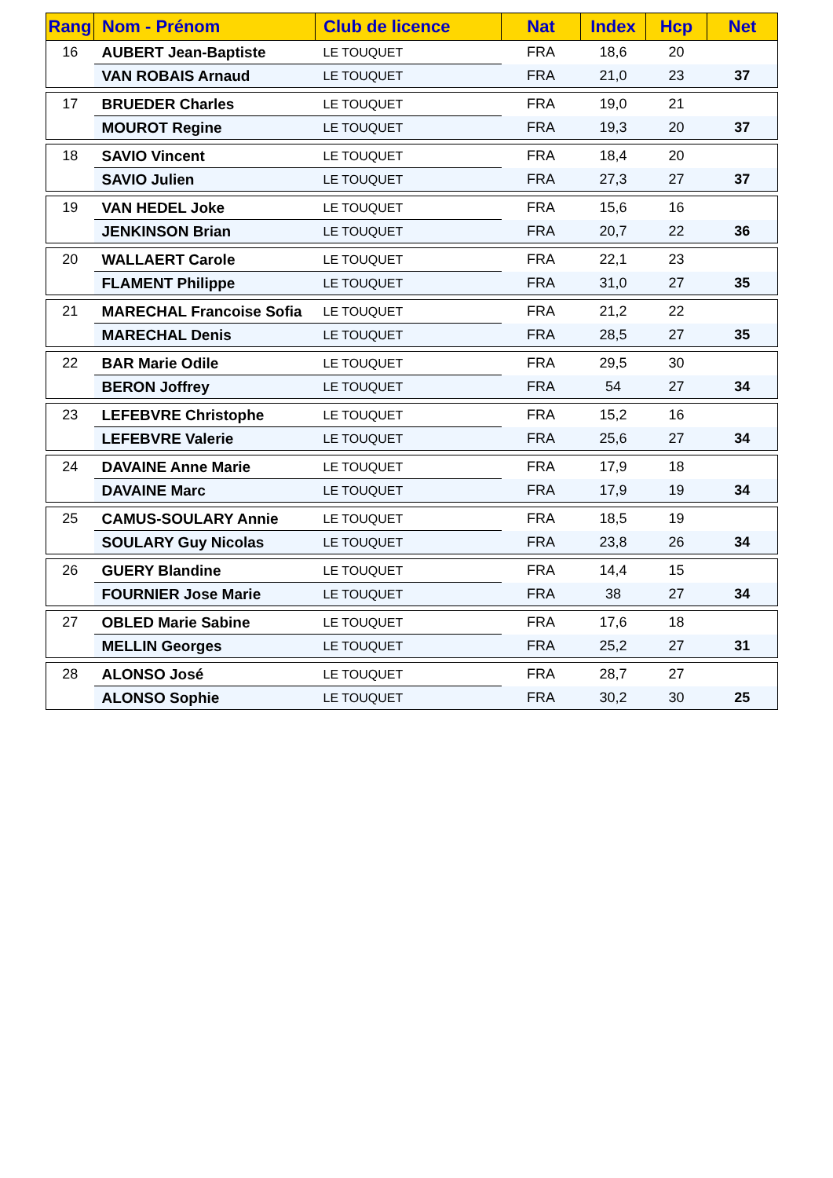| Rang | Nom - Prénom | Club de licence | Nat | Index | Hcp | Net |
| --- | --- | --- | --- | --- | --- | --- |
| 16 | AUBERT Jean-Baptiste | LE TOUQUET | FRA | 18,6 | 20 | |
| | VAN ROBAIS Arnaud | LE TOUQUET | FRA | 21,0 | 23 | 37 |
| 17 | BRUEDER Charles | LE TOUQUET | FRA | 19,0 | 21 | |
| | MOUROT Regine | LE TOUQUET | FRA | 19,3 | 20 | 37 |
| 18 | SAVIO Vincent | LE TOUQUET | FRA | 18,4 | 20 | |
| | SAVIO Julien | LE TOUQUET | FRA | 27,3 | 27 | 37 |
| 19 | VAN HEDEL Joke | LE TOUQUET | FRA | 15,6 | 16 | |
| | JENKINSON Brian | LE TOUQUET | FRA | 20,7 | 22 | 36 |
| 20 | WALLAERT Carole | LE TOUQUET | FRA | 22,1 | 23 | |
| | FLAMENT Philippe | LE TOUQUET | FRA | 31,0 | 27 | 35 |
| 21 | MARECHAL Francoise Sofia | LE TOUQUET | FRA | 21,2 | 22 | |
| | MARECHAL Denis | LE TOUQUET | FRA | 28,5 | 27 | 35 |
| 22 | BAR Marie Odile | LE TOUQUET | FRA | 29,5 | 30 | |
| | BERON Joffrey | LE TOUQUET | FRA | 54 | 27 | 34 |
| 23 | LEFEBVRE Christophe | LE TOUQUET | FRA | 15,2 | 16 | |
| | LEFEBVRE Valerie | LE TOUQUET | FRA | 25,6 | 27 | 34 |
| 24 | DAVAINE Anne Marie | LE TOUQUET | FRA | 17,9 | 18 | |
| | DAVAINE Marc | LE TOUQUET | FRA | 17,9 | 19 | 34 |
| 25 | CAMUS-SOULARY Annie | LE TOUQUET | FRA | 18,5 | 19 | |
| | SOULARY Guy Nicolas | LE TOUQUET | FRA | 23,8 | 26 | 34 |
| 26 | GUERY Blandine | LE TOUQUET | FRA | 14,4 | 15 | |
| | FOURNIER Jose Marie | LE TOUQUET | FRA | 38 | 27 | 34 |
| 27 | OBLED Marie Sabine | LE TOUQUET | FRA | 17,6 | 18 | |
| | MELLIN Georges | LE TOUQUET | FRA | 25,2 | 27 | 31 |
| 28 | ALONSO José | LE TOUQUET | FRA | 28,7 | 27 | |
| | ALONSO Sophie | LE TOUQUET | FRA | 30,2 | 30 | 25 |